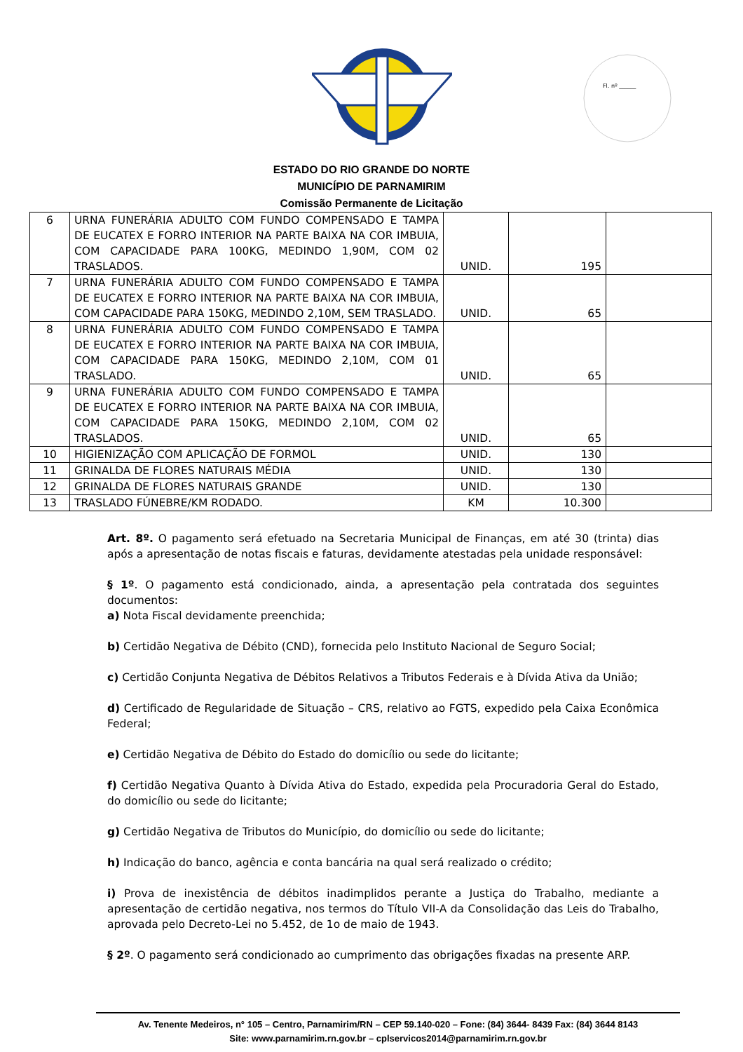Fl. nº ______
ESTADO DO RIO GRANDE DO NORTE
MUNICÍPIO DE PARNAMIRIM
Comissão Permanente de Licitação
| 6 | URNA FUNERÁRIA ADULTO COM FUNDO COMPENSADO E TAMPA DE EUCATEX E FORRO INTERIOR NA PARTE BAIXA NA COR IMBUIA, COM CAPACIDADE PARA 100KG, MEDINDO 1,90M, COM 02 TRASLADOS. | UNID. | 195 | |
| 7 | URNA FUNERÁRIA ADULTO COM FUNDO COMPENSADO E TAMPA DE EUCATEX E FORRO INTERIOR NA PARTE BAIXA NA COR IMBUIA, COM CAPACIDADE PARA 150KG, MEDINDO 2,10M, SEM TRASLADO. | UNID. | 65 | |
| 8 | URNA FUNERÁRIA ADULTO COM FUNDO COMPENSADO E TAMPA DE EUCATEX E FORRO INTERIOR NA PARTE BAIXA NA COR IMBUIA, COM CAPACIDADE PARA 150KG, MEDINDO 2,10M, COM 01 TRASLADO. | UNID. | 65 | |
| 9 | URNA FUNERÁRIA ADULTO COM FUNDO COMPENSADO E TAMPA DE EUCATEX E FORRO INTERIOR NA PARTE BAIXA NA COR IMBUIA, COM CAPACIDADE PARA 150KG, MEDINDO 2,10M, COM 02 TRASLADOS. | UNID. | 65 | |
| 10 | HIGIENIZAÇÃO COM APLICAÇÃO DE FORMOL | UNID. | 130 | |
| 11 | GRINALDA DE FLORES NATURAIS MÉDIA | UNID. | 130 | |
| 12 | GRINALDA DE FLORES NATURAIS GRANDE | UNID. | 130 | |
| 13 | TRASLADO FÚNEBRE/KM RODADO. | KM | 10.300 | |
Art. 8º. O pagamento será efetuado na Secretaria Municipal de Finanças, em até 30 (trinta) dias após a apresentação de notas fiscais e faturas, devidamente atestadas pela unidade responsável:
§ 1º. O pagamento está condicionado, ainda, a apresentação pela contratada dos seguintes documentos:
a) Nota Fiscal devidamente preenchida;
b) Certidão Negativa de Débito (CND), fornecida pelo Instituto Nacional de Seguro Social;
c) Certidão Conjunta Negativa de Débitos Relativos a Tributos Federais e à Dívida Ativa da União;
d) Certificado de Regularidade de Situação – CRS, relativo ao FGTS, expedido pela Caixa Econômica Federal;
e) Certidão Negativa de Débito do Estado do domicílio ou sede do licitante;
f) Certidão Negativa Quanto à Dívida Ativa do Estado, expedida pela Procuradoria Geral do Estado, do domicílio ou sede do licitante;
g) Certidão Negativa de Tributos do Município, do domicílio ou sede do licitante;
h) Indicação do banco, agência e conta bancária na qual será realizado o crédito;
i) Prova de inexistência de débitos inadimplidos perante a Justiça do Trabalho, mediante a apresentação de certidão negativa, nos termos do Título VII-A da Consolidação das Leis do Trabalho, aprovada pelo Decreto-Lei no 5.452, de 1o de maio de 1943.
§ 2º. O pagamento será condicionado ao cumprimento das obrigações fixadas na presente ARP.
Av. Tenente Medeiros, n° 105 – Centro, Parnamirim/RN – CEP 59.140-020 – Fone: (84) 3644- 8439 Fax: (84) 3644 8143
Site: www.parnamirim.rn.gov.br – cplservicos2014@parnamirim.rn.gov.br